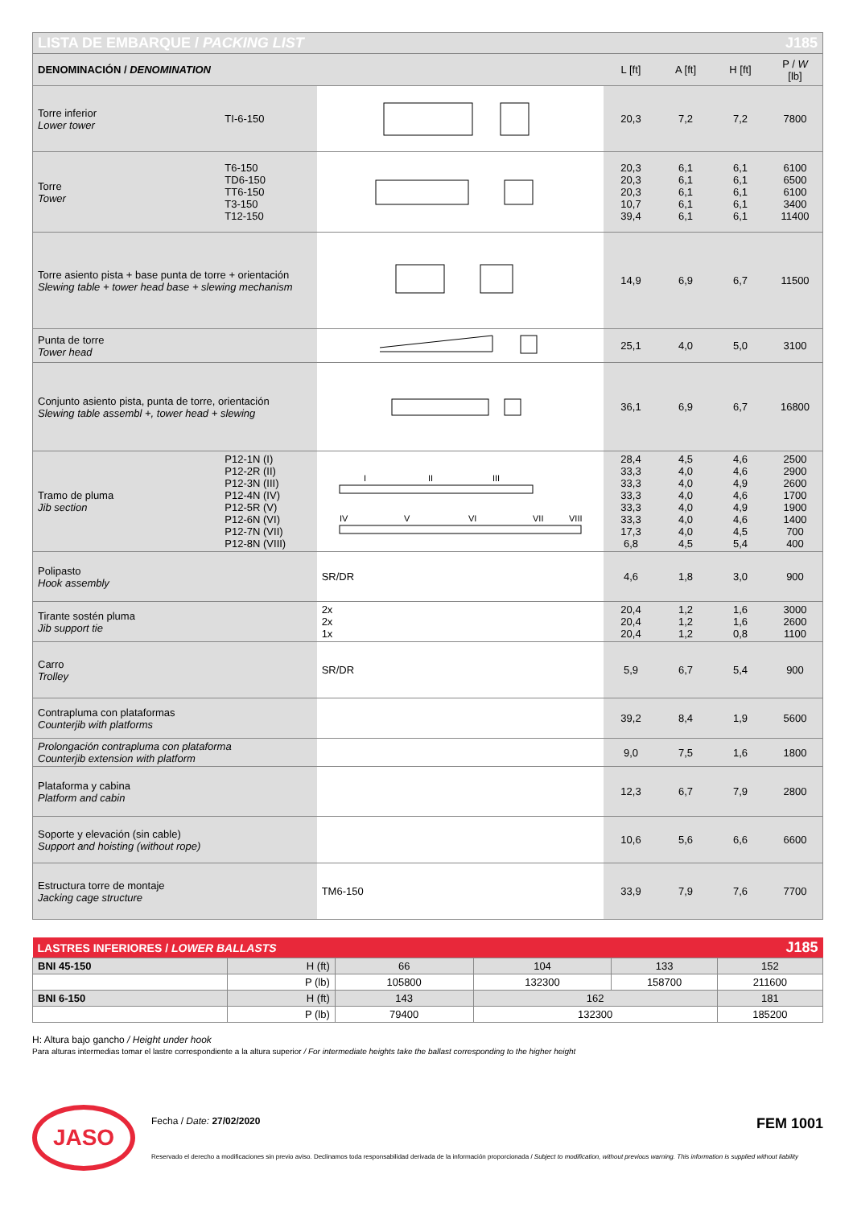| LISTA DE EMBARQUE / PACKING LIST | | | | | | J185 |
| DENOMINACIÓN / DENOMINATION | | | L [ft] | A [ft] | H [ft] | P / W [lb] |
| Torre inferior Lower tower | TI-6-150 | | 20,3 | 7,2 | 7,2 | 7800 |
| Torre Tower | T6-150 TD6-150 TT6-150 T3-150 T12-150 | | 20,3 20,3 20,3 10,7 39,4 | 6,1 6,1 6,1 6,1 6,1 | 6,1 6,1 6,1 6,1 6,1 | 6100 6500 6100 3400 11400 |
| Torre asiento pista + base punta de torre + orientación Slewing table + tower head base + slewing mechanism | | | 14,9 | 6,9 | 6,7 | 11500 |
| Punta de torre Tower head | | | 25,1 | 4,0 | 5,0 | 3100 |
| Conjunto asiento pista, punta de torre, orientación Slewing table assembl +, tower head + slewing | | | 36,1 | 6,9 | 6,7 | 16800 |
| Tramo de pluma Jib section | P12-1N (I) P12-2R (II) P12-3N (III) P12-4N (IV) P12-5R (V) P12-6N (VI) P12-7N (VII) P12-8N (VIII) | I II III IV V VI VII VIII | 28,4 33,3 33,3 33,3 33,3 33,3 17,3 6,8 | 4,5 4,0 4,0 4,0 4,0 4,0 4,0 4,5 | 4,6 4,6 4,9 4,6 4,9 4,6 4,5 5,4 | 2500 2900 2600 1700 1900 1400 700 400 |
| Polipasto Hook assembly | | SR/DR | 4,6 | 1,8 | 3,0 | 900 |
| Tirante sostén pluma Jib support tie | | 2x 2x 1x | 20,4 20,4 20,4 | 1,2 1,2 1,2 | 1,6 1,6 0,8 | 3000 2600 1100 |
| Carro Trolley | | SR/DR | 5,9 | 6,7 | 5,4 | 900 |
| Contrapluma con plataformas Counterjib with platforms | | | 39,2 | 8,4 | 1,9 | 5600 |
| Prolongación contrapluma con plataforma Counterjib extension with platform | | | 9,0 | 7,5 | 1,6 | 1800 |
| Plataforma y cabina Platform and cabin | | | 12,3 | 6,7 | 7,9 | 2800 |
| Soporte y elevación (sin cable) Support and hoisting (without rope) | | | 10,6 | 5,6 | 6,6 | 6600 |
| Estructura torre de montaje Jacking cage structure | | TM6-150 | 33,9 | 7,9 | 7,6 | 7700 |
| LASTRES INFERIORES / LOWER BALLASTS | | | | J185 | |
| BNI 45-150 | H (ft) | 66 | 104 | 133 | 152 |
| | P (lb) | 105800 | 132300 | 158700 | 211600 |
| BNI 6-150 | H (ft) | 143 | 162 | | 181 |
| | P (lb) | 79400 | 132300 | | 185200 |
H: Altura bajo gancho / Height under hook
Para alturas intermedias tomar el lastre correspondiente a la altura superior / For intermediate heights take the ballast corresponding to the higher height
JASO
Fecha / Date: 27/02/2020 FEM 1001
Reservado el derecho a modificaciones sin previo aviso. Declinamos toda responsabilidad derivada de la información proporcionada / Subject to modification, without previous warning. This information is supplied without liability